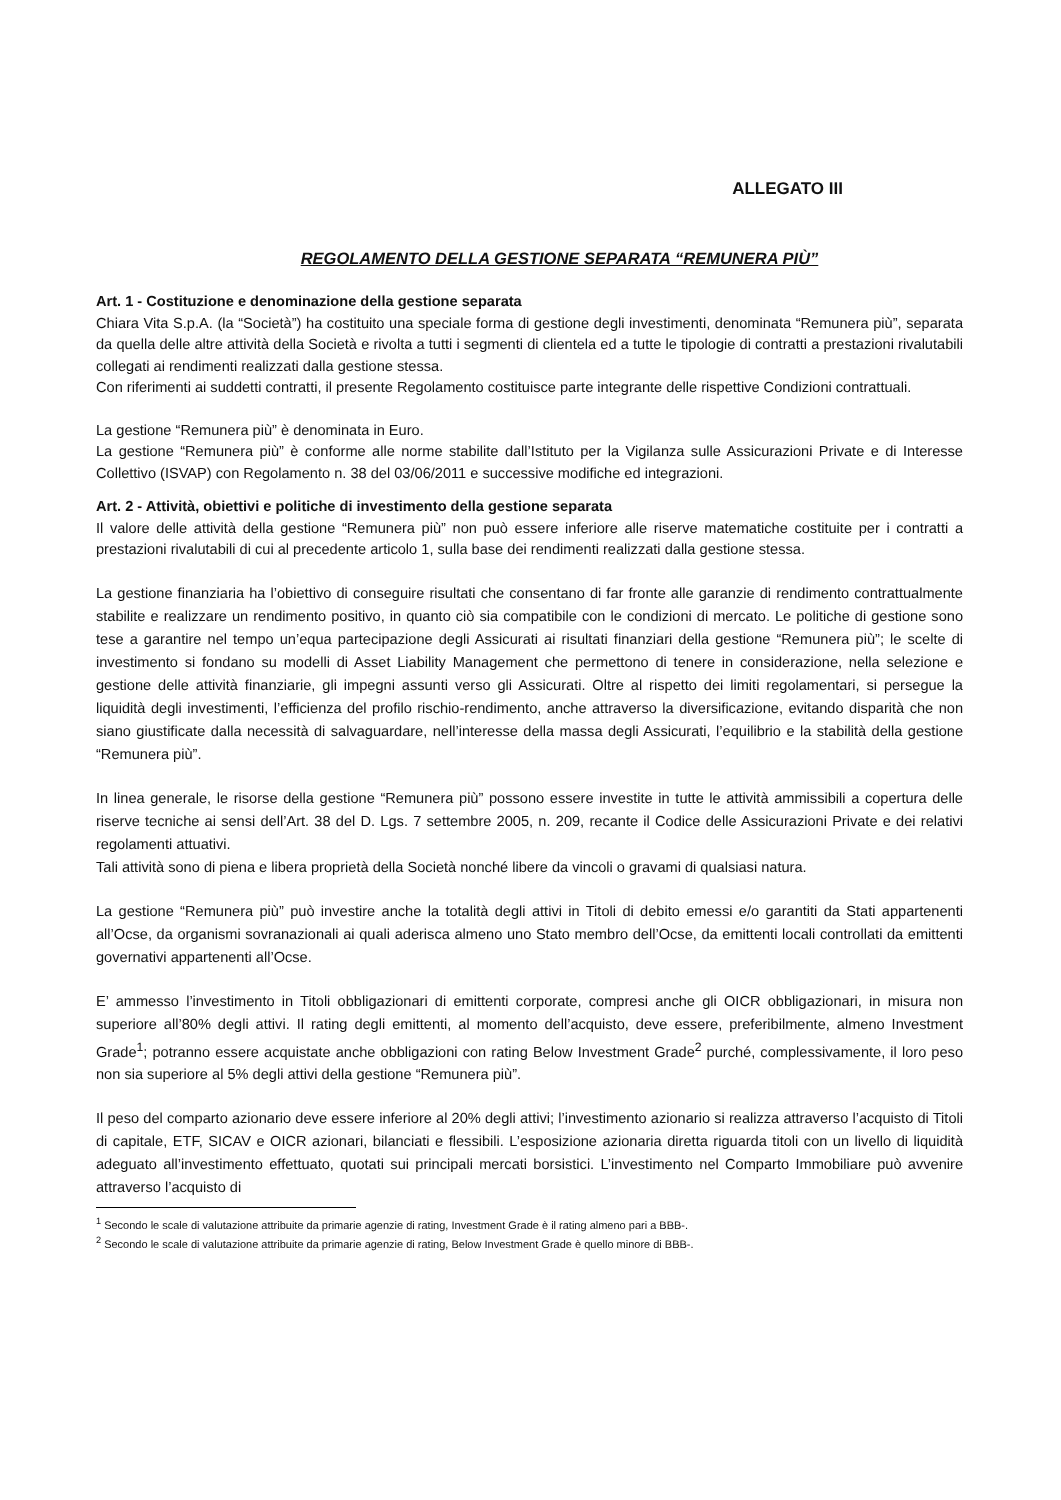ALLEGATO III
REGOLAMENTO DELLA GESTIONE SEPARATA “REMUNERA PIÙ”
Art. 1 - Costituzione e denominazione della gestione separata
Chiara Vita S.p.A. (la “Società”) ha costituito una speciale forma di gestione degli investimenti, denominata “Remunera più”, separata da quella delle altre attività della Società e rivolta a tutti i segmenti di clientela ed a tutte le tipologie di contratti a prestazioni rivalutabili collegati ai rendimenti realizzati dalla gestione stessa.
Con riferimenti ai suddetti contratti, il presente Regolamento costituisce parte integrante delle rispettive Condizioni contrattuali.
La gestione “Remunera più” è denominata in Euro.
La gestione “Remunera più” è conforme alle norme stabilite dall’Istituto per la Vigilanza sulle Assicurazioni Private e di Interesse Collettivo (ISVAP) con Regolamento n. 38 del 03/06/2011 e successive modifiche ed integrazioni.
Art. 2 - Attività, obiettivi e politiche di investimento della gestione separata
Il valore delle attività della gestione “Remunera più” non può essere inferiore alle riserve matematiche costituite per i contratti a prestazioni rivalutabili di cui al precedente articolo 1, sulla base dei rendimenti realizzati dalla gestione stessa.
La gestione finanziaria ha l’obiettivo di conseguire risultati che consentano di far fronte alle garanzie di rendimento contrattualmente stabilite e realizzare un rendimento positivo, in quanto ciò sia compatibile con le condizioni di mercato. Le politiche di gestione sono tese a garantire nel tempo un’equa partecipazione degli Assicurati ai risultati finanziari della gestione “Remunera più”; le scelte di investimento si fondano su modelli di Asset Liability Management che permettono di tenere in considerazione, nella selezione e gestione delle attività finanziarie, gli impegni assunti verso gli Assicurati. Oltre al rispetto dei limiti regolamentari, si persegue la liquidità degli investimenti, l’efficienza del profilo rischio-rendimento, anche attraverso la diversificazione, evitando disparità che non siano giustificate dalla necessità di salvaguardare, nell’interesse della massa degli Assicurati, l’equilibrio e la stabilità della gestione “Remunera più”.
In linea generale, le risorse della gestione “Remunera più” possono essere investite in tutte le attività ammissibili a copertura delle riserve tecniche ai sensi dell’Art. 38 del D. Lgs. 7 settembre 2005, n. 209, recante il Codice delle Assicurazioni Private e dei relativi regolamenti attuativi.
Tali attività sono di piena e libera proprietà della Società nonché libere da vincoli o gravami di qualsiasi natura.
La gestione “Remunera più” può investire anche la totalità degli attivi in Titoli di debito emessi e/o garantiti da Stati appartenenti all’Ocse, da organismi sovranazionali ai quali aderisca almeno uno Stato membro dell’Ocse, da emittenti locali controllati da emittenti governativi appartenenti all’Ocse.
E’ ammesso l’investimento in Titoli obbligazionari di emittenti corporate, compresi anche gli OICR obbligazionari, in misura non superiore all’80% degli attivi. Il rating degli emittenti, al momento dell’acquisto, deve essere, preferibilmente, almeno Investment Grade<sup>1</sup>; potranno essere acquistate anche obbligazioni con rating Below Investment Grade<sup>2</sup> purché, complessivamente, il loro peso non sia superiore al 5% degli attivi della gestione “Remunera più”.
Il peso del comparto azionario deve essere inferiore al 20% degli attivi; l’investimento azionario si realizza attraverso l’acquisto di Titoli di capitale, ETF, SICAV e OICR azionari, bilanciati e flessibili. L’esposizione azionaria diretta riguarda titoli con un livello di liquidità adeguato all’investimento effettuato, quotati sui principali mercati borsistici. L’investimento nel Comparto Immobiliare può avvenire attraverso l’acquisto di
<sup>1</sup> Secondo le scale di valutazione attribuite da primarie agenzie di rating, Investment Grade è il rating almeno pari a BBB-.
<sup>2</sup> Secondo le scale di valutazione attribuite da primarie agenzie di rating, Below Investment Grade è quello minore di BBB-.